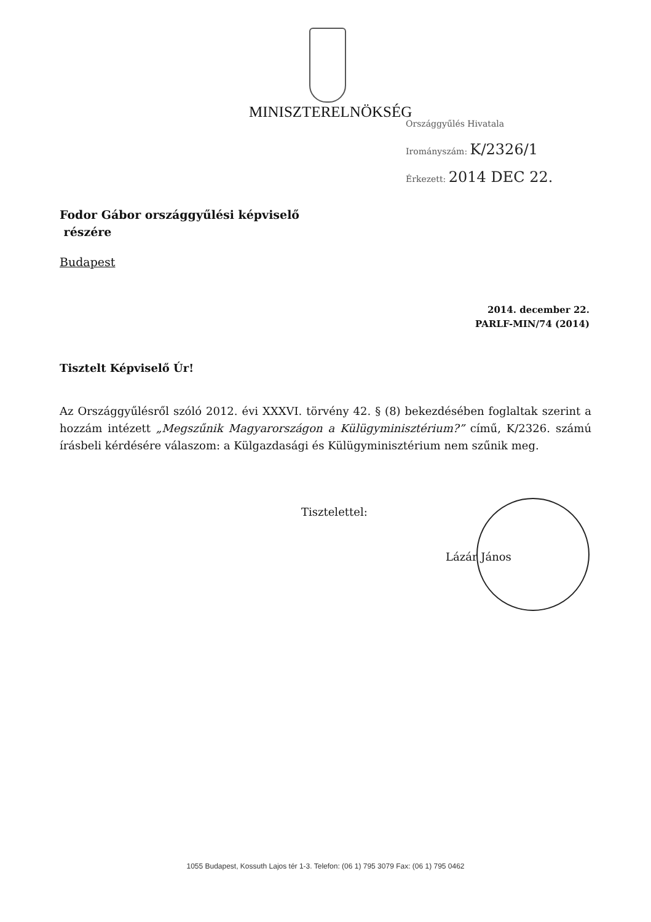MINISZTERELNÖKSÉG
Országgyűlés Hivatala
Irományszám: K/2326/1
Érkezett: 2014 DEC 22.
Fodor Gábor országgyűlési képviselő
részére
Budapest
2014. december 22.
PARLF-MIN/74 (2014)
Tisztelt Képviselő Úr!
Az Országgyűlésről szóló 2012. évi XXXVI. törvény 42. § (8) bekezdésében foglaltak szerint a hozzám intézett „Megszűnik Magyarországon a Külügyminisztérium?” című, K/2326. számú írásbeli kérdésére válaszom: a Külgazdasági és Külügyminisztérium nem szűnik meg.
Tisztelettel:
Lázár János
1055 Budapest, Kossuth Lajos tér 1-3. Telefon: (06 1) 795 3079 Fax: (06 1) 795 0462